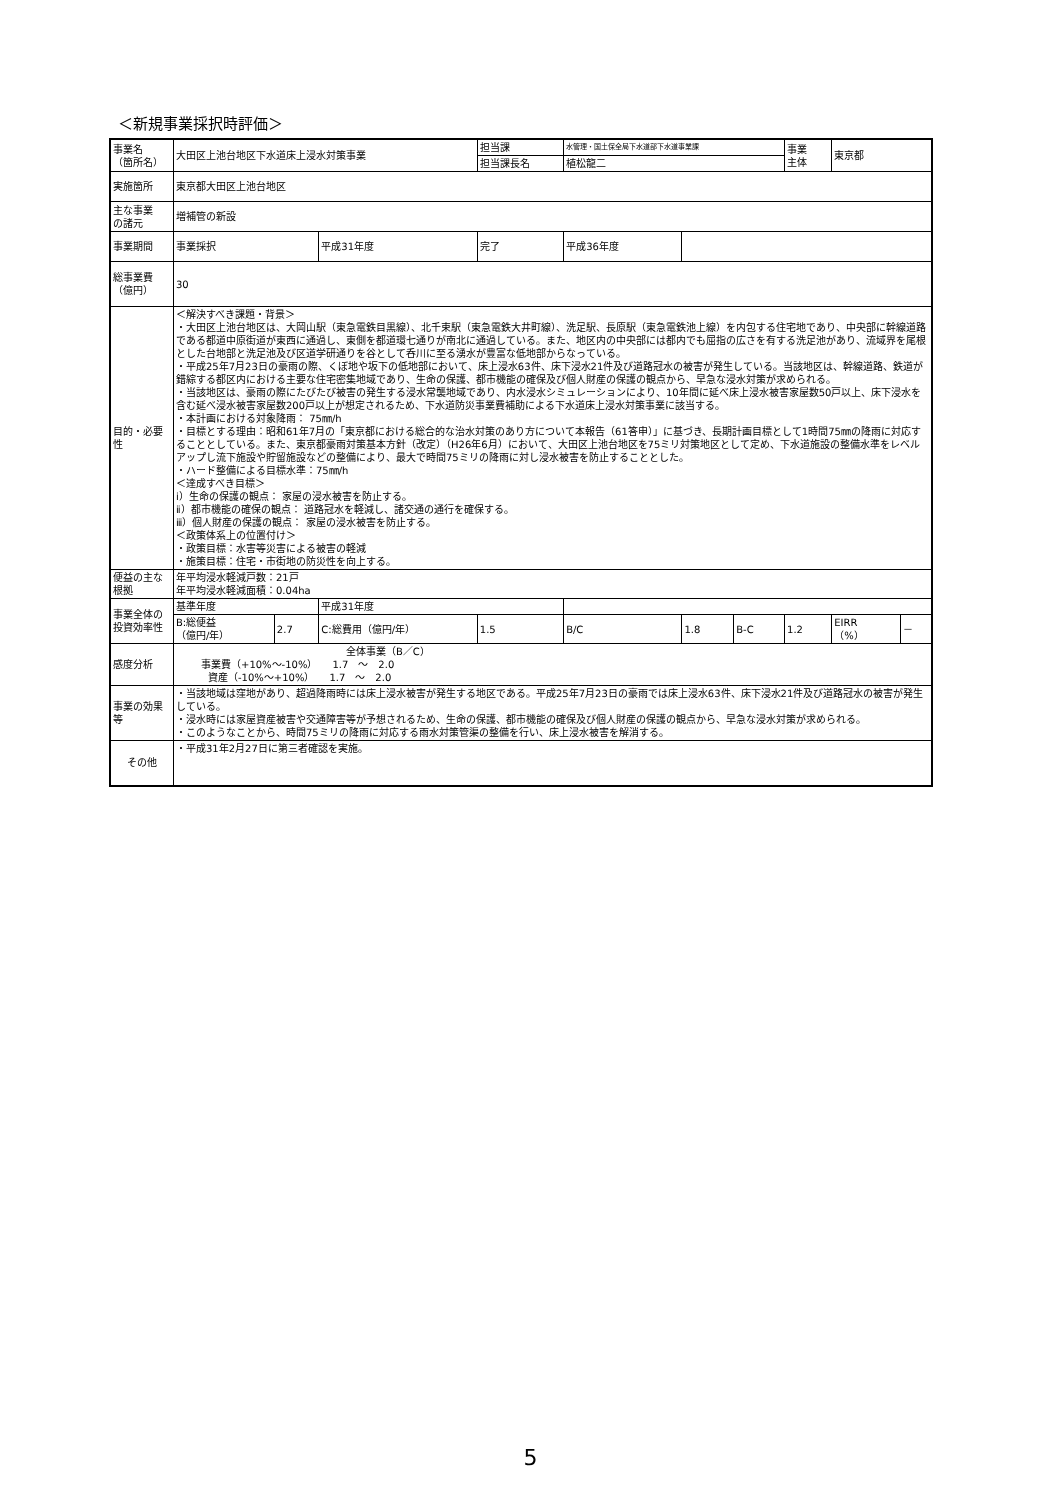＜新規事業採択時評価＞
| 事業名 （箇所名） | 大田区上池台地区下水道床上浸水対策事業 | | | 担当課 | | 水管理・国土保全局下水道部下水道事業課 | | | 事業 主体 | 東京都 | |
| | | | | 担当課長名 | | 植松龍二 | | | | | |
| 実施箇所 | 東京都大田区上池台地区 | | | | | | | | | | |
| 主な事業 の諸元 | 増補管の新設 | | | | | | | | | | |
| 事業期間 | 事業採択 | | 平成31年度 | 完了 | | 平成36年度 | | | | | |
| 総事業費 （億円） | 30 | | | | | | | | | | |
| 目的・必要性 | ＜解決すべき課題・背景＞ ・大田区上池台地区は、大岡山駅（東急電鉄目黒線）、北千束駅（東急電鉄大井町線）、洗足駅、長原駅（東急電鉄池上線）を内包する住宅地であり、中央部に幹線道路である都道中原街道が東西に通過し、東側を都道環七通りが南北に通過している。また、地区内の中央部には都内でも屈指の広さを有する洗足池があり、流域界を尾根とした台地部と洗足池及び区道学研通りを谷として呑川に至る湧水が豊富な低地部からなっている。 ・平成25年7月23日の豪雨の際、くぼ地や坂下の低地部において、床上浸水63件、床下浸水21件及び道路冠水の被害が発生している。当該地区は、幹線道路、鉄道が錯綜する都区内における主要な住宅密集地域であり、生命の保護、都市機能の確保及び個人財産の保護の観点から、早急な浸水対策が求められる。 ・当該地区は、豪雨の際にたびたび被害の発生する浸水常襲地域であり、内水浸水シミュレーションにより、10年間に延べ床上浸水被害家屋数50戸以上、床下浸水を含む延べ浸水被害家屋数200戸以上が想定されるため、下水道防災事業費補助による下水道床上浸水対策事業に該当する。 ・本計画における対象降雨： 75㎜/h ・目標とする理由：昭和61年7月の「東京都における総合的な治水対策のあり方について本報告（61答申）」に基づき、長期計画目標として1時間75㎜の降雨に対応することとしている。また、東京都豪雨対策基本方針（改定）（H26年6月）において、大田区上池台地区を75ミリ対策地区として定め、下水道施設の整備水準をレベルアップし流下施設や貯留施設などの整備により、最大で時間75ミリの降雨に対し浸水被害を防止することとした。 ・ハード整備による目標水準：75㎜/h ＜達成すべき目標＞ ⅰ）生命の保護の観点： 家屋の浸水被害を防止する。 ⅱ）都市機能の確保の観点： 道路冠水を軽減し、諸交通の通行を確保する。 ⅲ）個人財産の保護の観点： 家屋の浸水被害を防止する。 ＜政策体系上の位置付け＞ ・政策目標：水害等災害による被害の軽減 ・施策目標：住宅・市街地の防災性を向上する。 | | | | | | | | | | |
| 便益の主な根拠 | 年平均浸水軽減戸数：21戸 年平均浸水軽減面積：0.04ha | | | | | | | | | | |
| 事業全体の投資効率性 | 基準年度 | | 平成31年度 | | | | | | | | |
| | B:総便益 （億円/年） | 2.7 | C:総費用（億円/年） | | 1.5 | B/C | 1.8 | B-C | 1.2 | EIRR （%） | － |
| 感度分析 | 全体事業（B／C） 事業費（+10%～-10%） 1.7 ～ 2.0 資産（-10%～+10%） 1.7 ～ 2.0 | | | | | | | | | | |
| 事業の効果等 | ・当該地域は窪地があり、超過降雨時には床上浸水被害が発生する地区である。平成25年7月23日の豪雨では床上浸水63件、床下浸水21件及び道路冠水の被害が発生している。 ・浸水時には家屋資産被害や交通障害等が予想されるため、生命の保護、都市機能の確保及び個人財産の保護の観点から、早急な浸水対策が求められる。 ・このようなことから、時間75ミリの降雨に対応する雨水対策管渠の整備を行い、床上浸水被害を解消する。 | | | | | | | | | | |
| その他 | ・平成31年2月27日に第三者確認を実施。 | | | | | | | | | | |
5